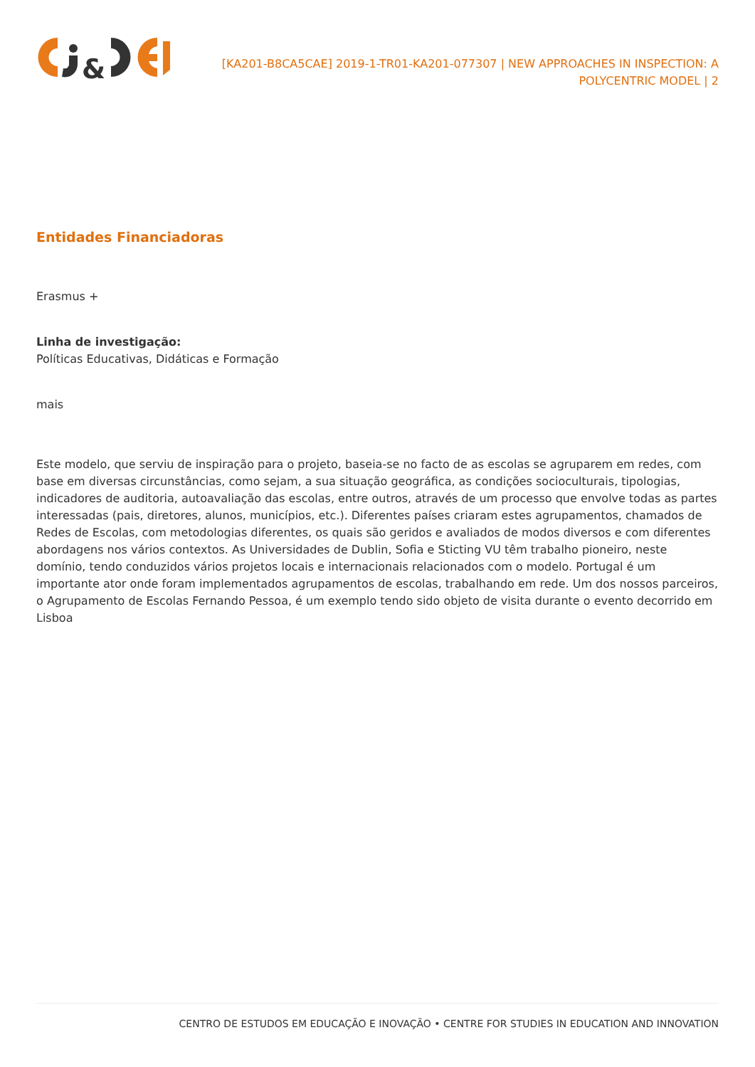&
[KA201-B8CA5CAE] 2019-1-TR01-KA201-077307 | NEW APPROACHES IN INSPECTION: A POLYCENTRIC MODEL | 2
Entidades Financiadoras
Erasmus +
Linha de investigação:
Políticas Educativas, Didáticas e Formação
mais
Este modelo, que serviu de inspiração para o projeto, baseia-se no facto de as escolas se agruparem em redes, com base em diversas circunstâncias, como sejam, a sua situação geográfica, as condições socioculturais, tipologias, indicadores de auditoria, autoavaliação das escolas, entre outros, através de um processo que envolve todas as partes interessadas (pais, diretores, alunos, municípios, etc.). Diferentes países criaram estes agrupamentos, chamados de Redes de Escolas, com metodologias diferentes, os quais são geridos e avaliados de modos diversos e com diferentes abordagens nos vários contextos. As Universidades de Dublin, Sofia e Sticting VU têm trabalho pioneiro, neste domínio, tendo conduzidos vários projetos locais e internacionais relacionados com o modelo. Portugal é um importante ator onde foram implementados agrupamentos de escolas, trabalhando em rede. Um dos nossos parceiros, o Agrupamento de Escolas Fernando Pessoa, é um exemplo tendo sido objeto de visita durante o evento decorrido em Lisboa
CENTRO DE ESTUDOS EM EDUCAÇÃO E INOVAÇÃO • CENTRE FOR STUDIES IN EDUCATION AND INNOVATION